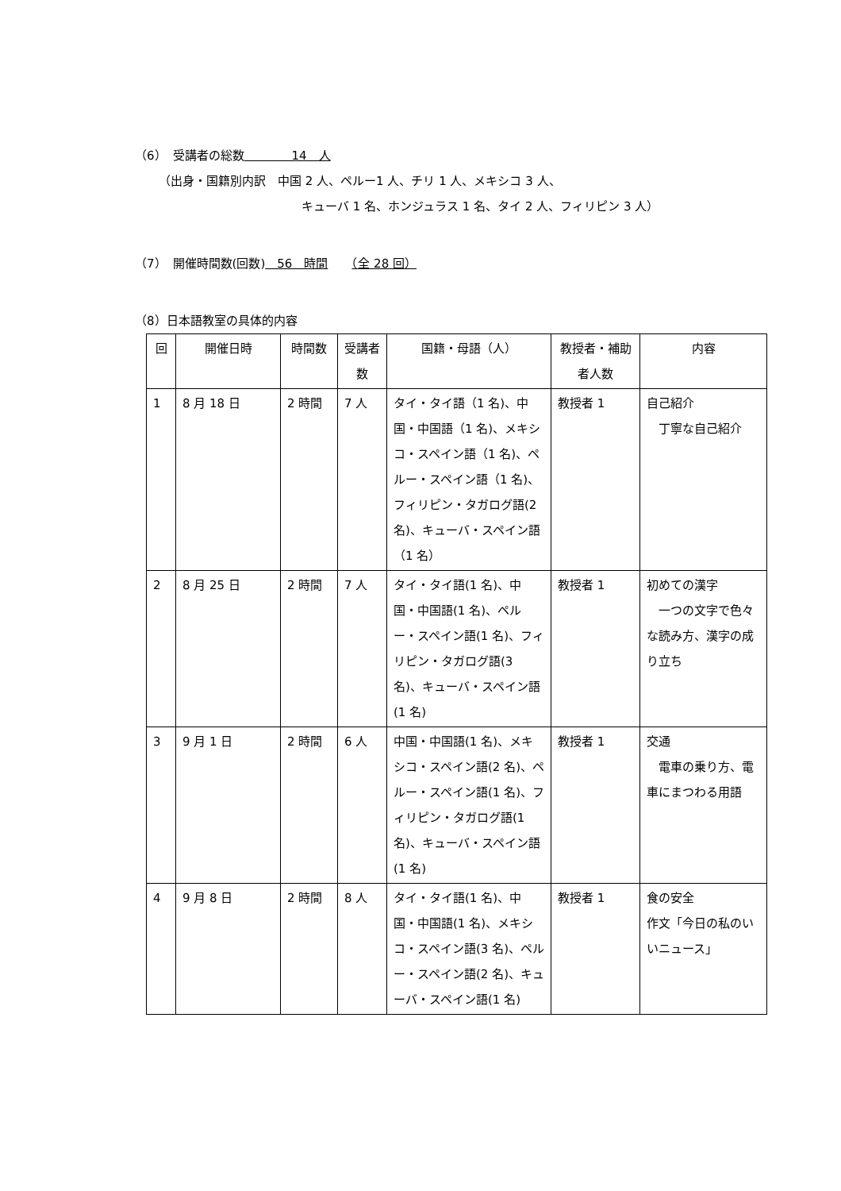（6）　受講者の総数　　　　14　人
（出身・国籍別内訳　中国 2 人、ペルー1 人、チリ 1 人、メキシコ 3 人、
キューバ 1 名、ホンジュラス 1 名、タイ 2 人、フィリピン 3 人）
（7）　開催時間数(回数)　56　時間　　（全 28 回）
（8）日本語教室の具体的内容
| 回 | 開催日時 | 時間数 | 受講者数 | 国籍・母語（人） | 教授者・補助者人数 | 内容 |
| --- | --- | --- | --- | --- | --- | --- |
| 1 | 8 月 18 日 | 2 時間 | 7 人 | タイ・タイ語（1 名)、中国・中国語（1 名)、メキシコ・スペイン語（1 名)、ペルー・スペイン語（1 名)、フィリピン・タガログ語(2 名)、キューバ・スペイン語（1 名） | 教授者 1 | 自己紹介 丁寧な自己紹介 |
| 2 | 8 月 25 日 | 2 時間 | 7 人 | タイ・タイ語(1 名)、中国・中国語(1 名)、ペルー・スペイン語(1 名)、フィリピン・タガログ語(3 名)、キューバ・スペイン語(1 名) | 教授者 1 | 初めての漢字 一つの文字で色々な読み方、漢字の成り立ち |
| 3 | 9 月 1 日 | 2 時間 | 6 人 | 中国・中国語(1 名)、メキシコ・スペイン語(2 名)、ペルー・スペイン語(1 名)、フィリピン・タガログ語(1 名)、キューバ・スペイン語(1 名) | 教授者 1 | 交通 電車の乗り方、電車にまつわる用語 |
| 4 | 9 月 8 日 | 2 時間 | 8 人 | タイ・タイ語(1 名)、中国・中国語(1 名)、メキシコ・スペイン語(3 名)、ペルー・スペイン語(2 名)、キューバ・スペイン語(1 名) | 教授者 1 | 食の安全 作文「今日の私のいいニュース」 |